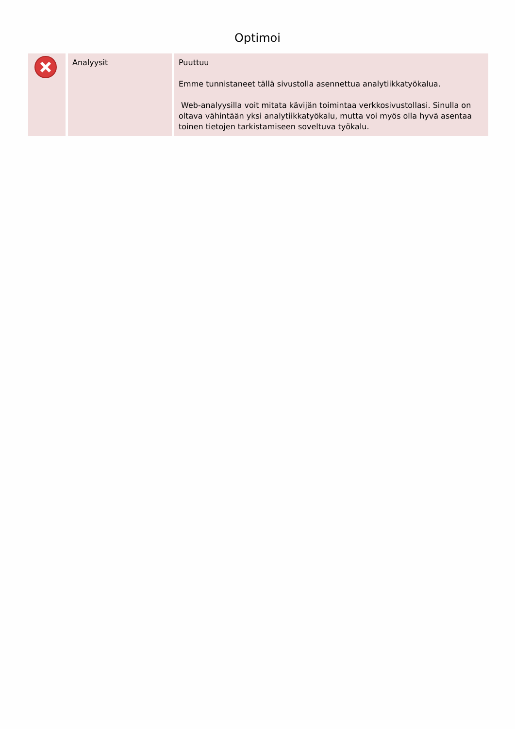Optimoi
| | Analyysit | Puuttuu Emme tunnistaneet tällä sivustolla asennettua analytiikkatyökalua. Web-analyysilla voit mitata kävijän toimintaa verkkosivustollasi. Sinulla on oltava vähintään yksi analytiikkatyökalu, mutta voi myös olla hyvä asentaa toinen tietojen tarkistamiseen soveltuva työkalu. |